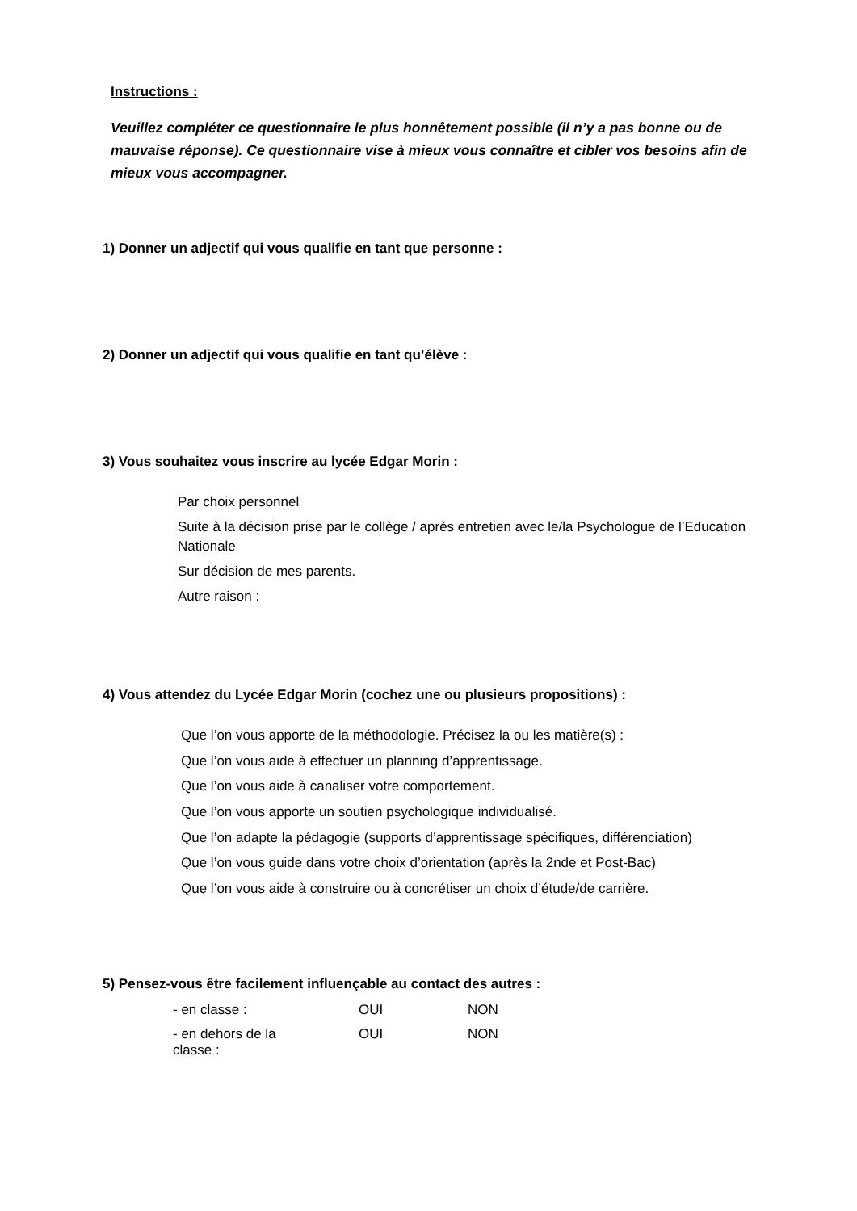Instructions :
Veuillez compléter ce questionnaire le plus honnêtement possible (il n’y a pas bonne ou de mauvaise réponse). Ce questionnaire vise à mieux vous connaître et cibler vos besoins afin de mieux vous accompagner.
1) Donner un adjectif qui vous qualifie en tant que personne :
2) Donner un adjectif qui vous qualifie en tant qu’élève :
3) Vous souhaitez vous inscrire au lycée Edgar Morin :
Par choix personnel
Suite à la décision prise par le collège / après entretien avec le/la Psychologue de l’Education Nationale
Sur décision de mes parents.
Autre raison :
4) Vous attendez du Lycée Edgar Morin (cochez une ou plusieurs propositions) :
Que l’on vous apporte de la méthodologie. Précisez la ou les matière(s) :
Que l’on vous aide à effectuer un planning d’apprentissage.
Que l’on vous aide à canaliser votre comportement.
Que l’on vous apporte un soutien psychologique individualisé.
Que l’on adapte la pédagogie (supports d’apprentissage spécifiques, différenciation)
Que l’on vous guide dans votre choix d’orientation (après la 2nde et Post-Bac)
Que l’on vous aide à construire ou à concrétiser un choix d’étude/de carrière.
5) Pensez-vous être facilement influençable au contact des autres :
- en classe : OUI NON
- en dehors de la
classe : OUI NON